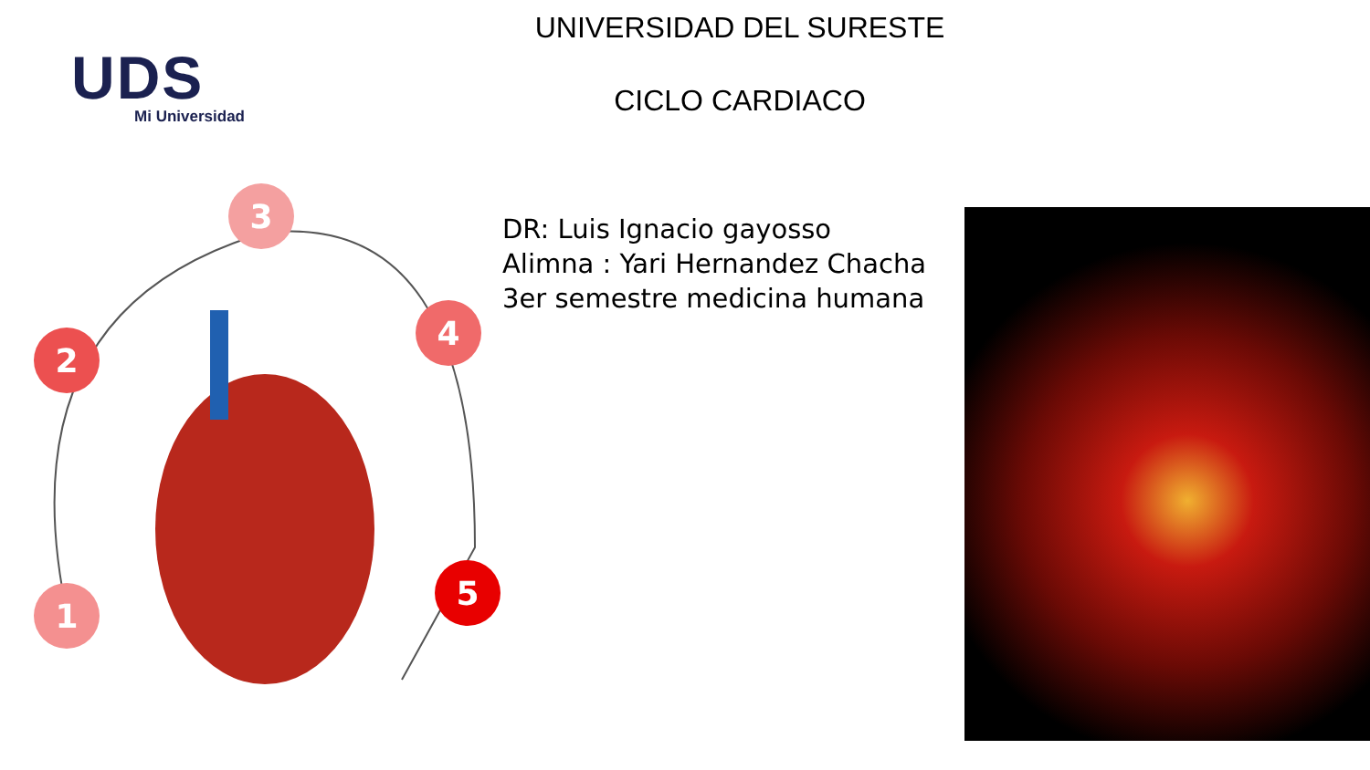UDS
Mi Universidad
UNIVERSIDAD DEL SURESTE
CICLO CARDIACO
3
2
4
1
5
DR: Luis Ignacio gayosso
Alimna : Yari Hernandez Chacha
3er semestre medicina humana